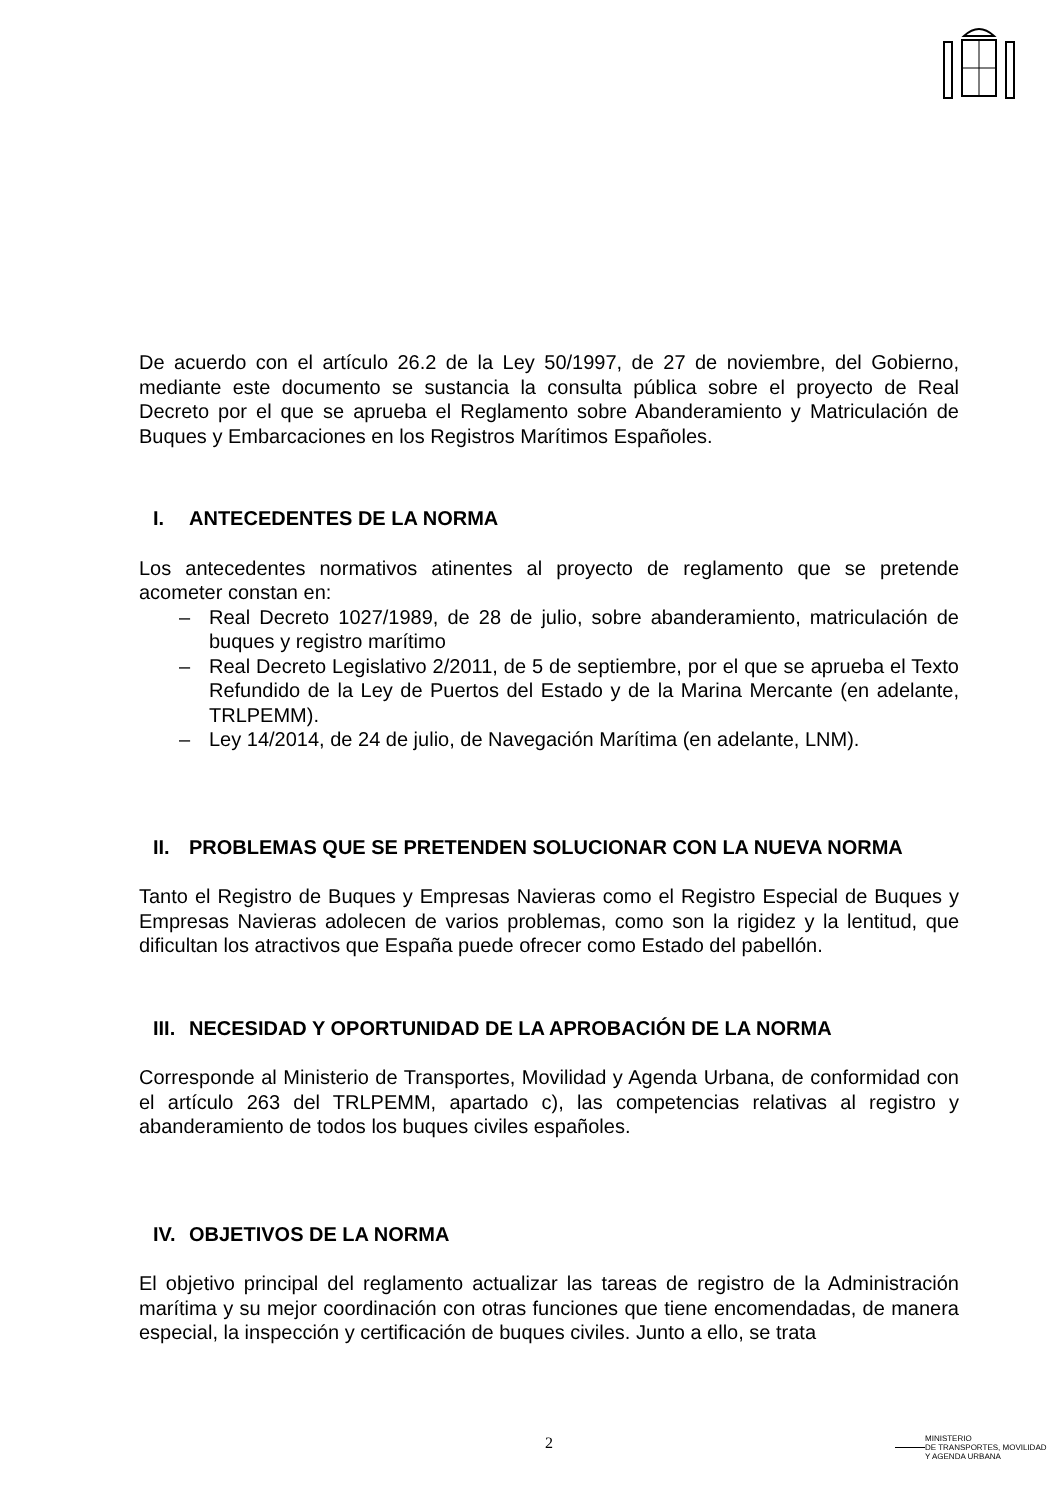De acuerdo con el artículo 26.2 de la Ley 50/1997, de 27 de noviembre, del Gobierno, mediante este documento se sustancia la consulta pública sobre el proyecto de Real Decreto por el que se aprueba el Reglamento sobre Abanderamiento y Matriculación de Buques y Embarcaciones en los Registros Marítimos Españoles.
I. ANTECEDENTES DE LA NORMA
Los antecedentes normativos atinentes al proyecto de reglamento que se pretende acometer constan en:
– Real Decreto 1027/1989, de 28 de julio, sobre abanderamiento, matriculación de buques y registro marítimo
– Real Decreto Legislativo 2/2011, de 5 de septiembre, por el que se aprueba el Texto Refundido de la Ley de Puertos del Estado y de la Marina Mercante (en adelante, TRLPEMM).
– Ley 14/2014, de 24 de julio, de Navegación Marítima (en adelante, LNM).
II. PROBLEMAS QUE SE PRETENDEN SOLUCIONAR CON LA NUEVA NORMA
Tanto el Registro de Buques y Empresas Navieras como el Registro Especial de Buques y Empresas Navieras adolecen de varios problemas, como son la rigidez y la lentitud, que dificultan los atractivos que España puede ofrecer como Estado del pabellón.
III. NECESIDAD Y OPORTUNIDAD DE LA APROBACIÓN DE LA NORMA
Corresponde al Ministerio de Transportes, Movilidad y Agenda Urbana, de conformidad con el artículo 263 del TRLPEMM, apartado c), las competencias relativas al registro y abanderamiento de todos los buques civiles españoles.
IV. OBJETIVOS DE LA NORMA
El objetivo principal del reglamento actualizar las tareas de registro de la Administración marítima y su mejor coordinación con otras funciones que tiene encomendadas, de manera especial, la inspección y certificación de buques civiles. Junto a ello, se trata
2
MINISTERIO
DE TRANSPORTES, MOVILIDAD
Y AGENDA URBANA